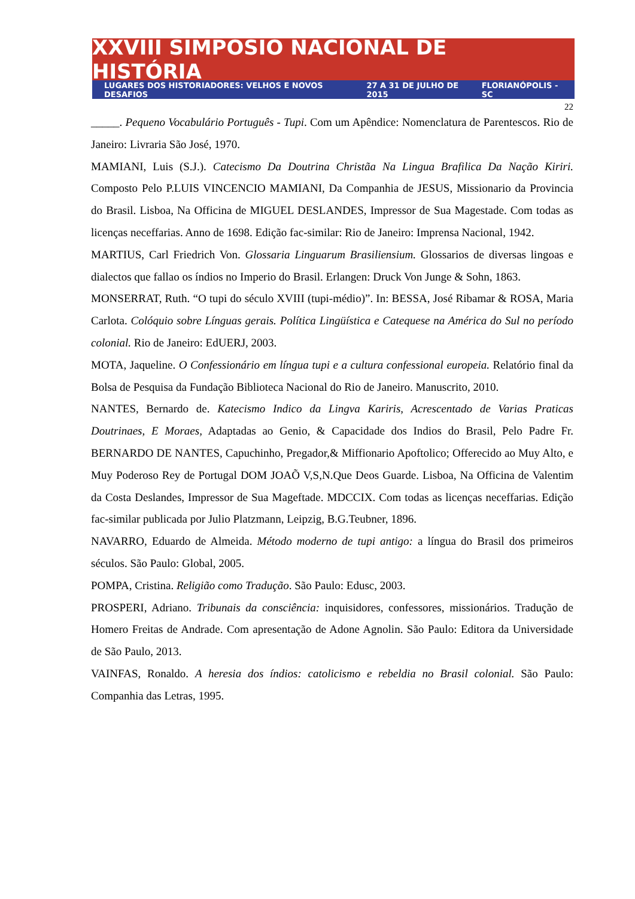XXVIII SIMPÓSIO NACIONAL DE HISTÓRIA
LUGARES DOS HISTORIADORES: VELHOS E NOVOS DESAFIOS 27 A 31 DE JULHO DE 2015 FLORIANÓPOLIS - SC
22
_____. Pequeno Vocabulário Português - Tupi. Com um Apêndice: Nomenclatura de Parentescos. Rio de Janeiro: Livraria São José, 1970.
MAMIANI, Luis (S.J.). Catecismo Da Doutrina Christãa Na Lingua Brafilica Da Nação Kiriri. Composto Pelo P.LUIS VINCENCIO MAMIANI, Da Companhia de JESUS, Missionario da Provincia do Brasil. Lisboa, Na Officina de MIGUEL DESLANDES, Impressor de Sua Magestade. Com todas as licenças neceffarias. Anno de 1698. Edição fac-similar: Rio de Janeiro: Imprensa Nacional, 1942.
MARTIUS, Carl Friedrich Von. Glossaria Linguarum Brasiliensium. Glossarios de diversas lingoas e dialectos que fallao os índios no Imperio do Brasil. Erlangen: Druck Von Junge & Sohn, 1863.
MONSERRAT, Ruth. “O tupi do século XVIII (tupi-médio)”. In: BESSA, José Ribamar & ROSA, Maria Carlota. Colóquio sobre Línguas gerais. Política Lingüística e Catequese na América do Sul no período colonial. Rio de Janeiro: EdUERJ, 2003.
MOTA, Jaqueline. O Confessionário em língua tupi e a cultura confessional europeia. Relatório final da Bolsa de Pesquisa da Fundação Biblioteca Nacional do Rio de Janeiro. Manuscrito, 2010.
NANTES, Bernardo de. Katecismo Indico da Lingva Kariris, Acrescentado de Varias Praticas Doutrinaes, E Moraes, Adaptadas ao Genio, & Capacidade dos Indios do Brasil, Pelo Padre Fr. BERNARDO DE NANTES, Capuchinho, Pregador,& Miffionario Apoftolico; Offerecido ao Muy Alto, e Muy Poderoso Rey de Portugal DOM JOAÕ V,S,N.Que Deos Guarde. Lisboa, Na Officina de Valentim da Costa Deslandes, Impressor de Sua Mageftade. MDCCIX. Com todas as licenças neceffarias. Edição fac-similar publicada por Julio Platzmann, Leipzig, B.G.Teubner, 1896.
NAVARRO, Eduardo de Almeida. Método moderno de tupi antigo: a língua do Brasil dos primeiros séculos. São Paulo: Global, 2005.
POMPA, Cristina. Religião como Tradução. São Paulo: Edusc, 2003.
PROSPERI, Adriano. Tribunais da consciência: inquisidores, confessores, missionários. Tradução de Homero Freitas de Andrade. Com apresentação de Adone Agnolin. São Paulo: Editora da Universidade de São Paulo, 2013.
VAINFAS, Ronaldo. A heresia dos índios: catolicismo e rebeldia no Brasil colonial. São Paulo: Companhia das Letras, 1995.